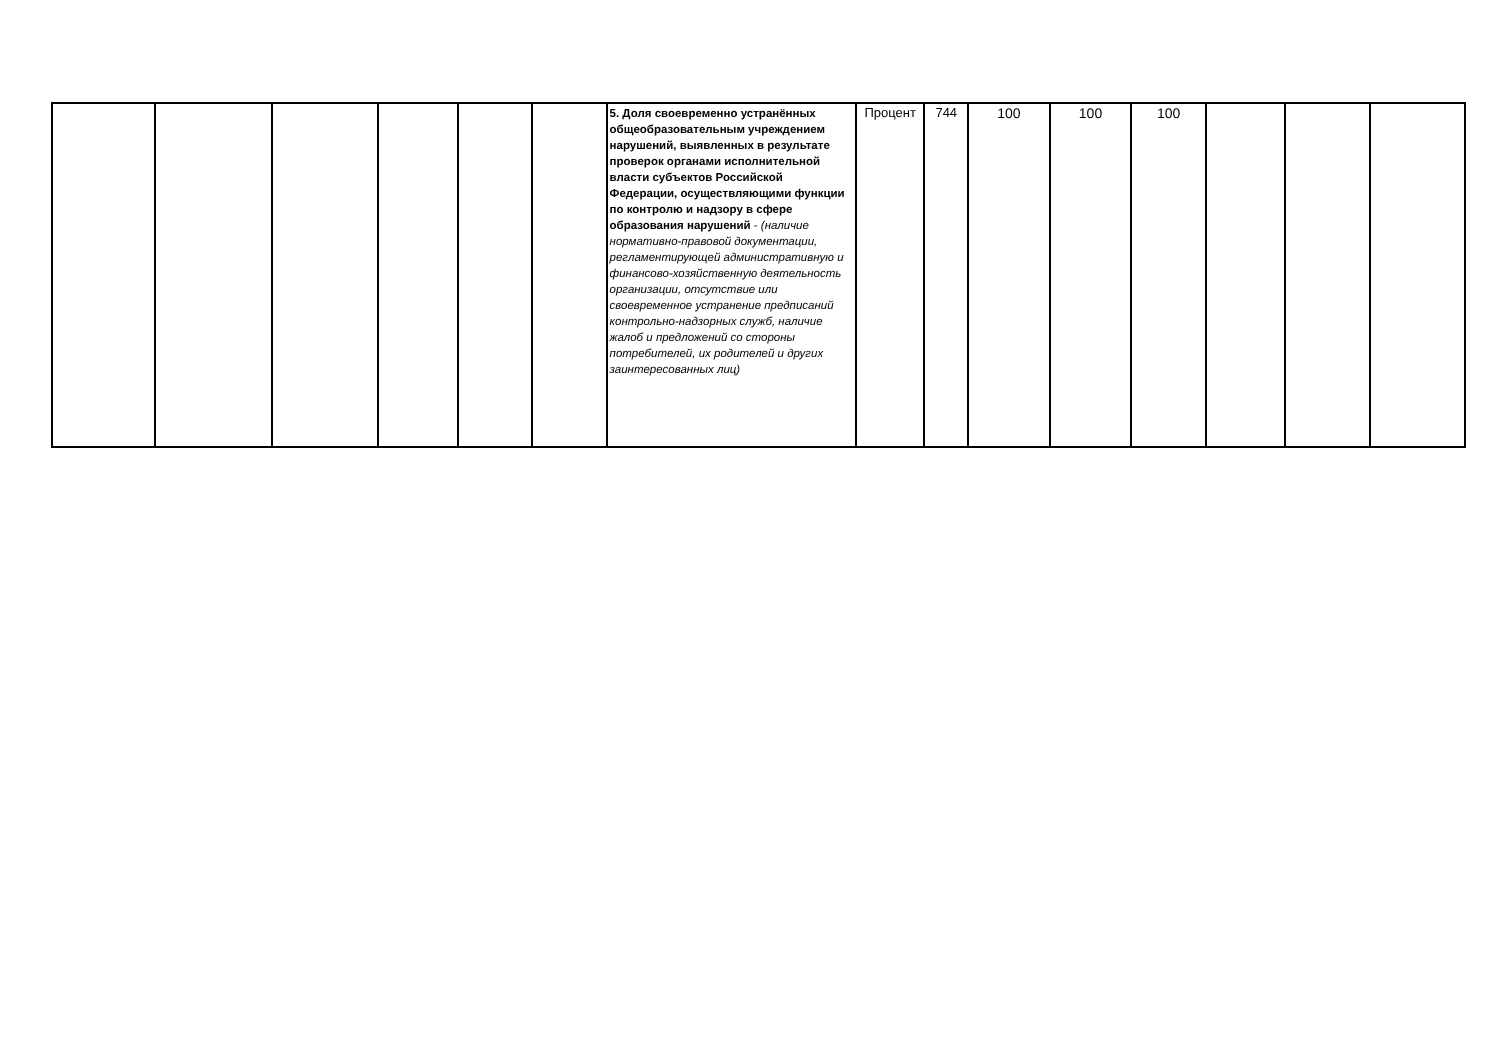| | | | | | | 5. Доля своевременно устранённых общеобразовательным учреждением нарушений, выявленных в результате проверок органами исполнительной власти субъектов Российской Федерации, осуществляющими функции по контролю и надзору в сфере образования нарушений - (наличие нормативно-правовой документации, регламентирующей административную и финансово-хозяйственную деятельность организации, отсутствие или своевременное устранение предписаний контрольно-надзорных служб, наличие жалоб и предложений со стороны потребителей, их родителей и других заинтересованных лиц) | Процент | 744 | 100 | 100 | 100 | | | |